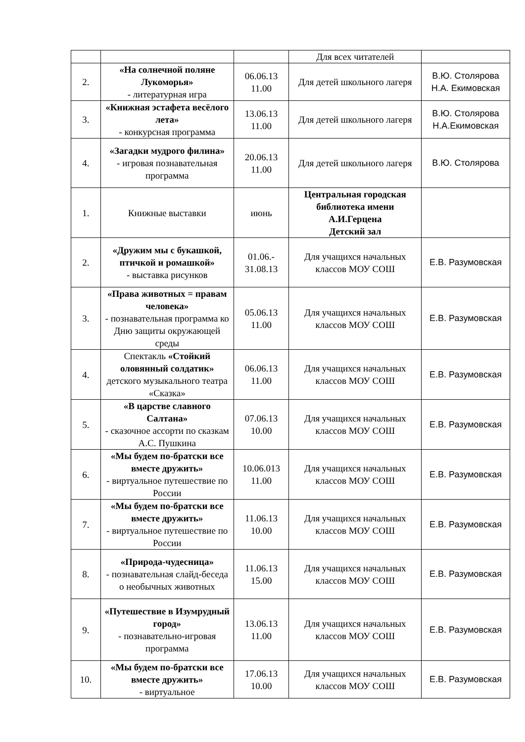| | | | Для всех читателей | |
| 2. | «На солнечной поляне Лукоморья» - литературная игра | 06.06.13 11.00 | Для детей школьного лагеря | В.Ю. Столярова Н.А. Екимовская |
| 3. | «Книжная эстафета весёлого лета» - конкурсная программа | 13.06.13 11.00 | Для детей школьного лагеря | В.Ю. Столярова Н.А.Екимовская |
| 4. | «Загадки мудрого филина» - игровая познавательная программа | 20.06.13 11.00 | Для детей школьного лагеря | В.Ю. Столярова |
| 1. | Книжные выставки | июнь | Центральная городская библиотека имени А.И.Герцена Детский зал | |
| 2. | «Дружим мы с букашкой, птичкой и ромашкой» - выставка рисунков | 01.06.- 31.08.13 | Для учащихся начальных классов МОУ СОШ | Е.В. Разумовская |
| 3. | «Права животных = правам человека» - познавательная программа ко Дню защиты окружающей среды | 05.06.13 11.00 | Для учащихся начальных классов МОУ СОШ | Е.В. Разумовская |
| 4. | Спектакль «Стойкий оловянный солдатик» детского музыкального театра «Сказка» | 06.06.13 11.00 | Для учащихся начальных классов МОУ СОШ | Е.В. Разумовская |
| 5. | «В царстве славного Салтана» - сказочное ассорти по сказкам А.С. Пушкина | 07.06.13 10.00 | Для учащихся начальных классов МОУ СОШ | Е.В. Разумовская |
| 6. | «Мы будем по-братски все вместе дружить» - виртуальное путешествие по России | 10.06.013 11.00 | Для учащихся начальных классов МОУ СОШ | Е.В. Разумовская |
| 7. | «Мы будем по-братски все вместе дружить» - виртуальное путешествие по России | 11.06.13 10.00 | Для учащихся начальных классов МОУ СОШ | Е.В. Разумовская |
| 8. | «Природа-чудесница» - познавательная слайд-беседа о необычных животных | 11.06.13 15.00 | Для учащихся начальных классов МОУ СОШ | Е.В. Разумовская |
| 9. | «Путешествие в Изумрудный город» - познавательно-игровая программа | 13.06.13 11.00 | Для учащихся начальных классов МОУ СОШ | Е.В. Разумовская |
| 10. | «Мы будем по-братски все вместе дружить» - виртуальное | 17.06.13 10.00 | Для учащихся начальных классов МОУ СОШ | Е.В. Разумовская |